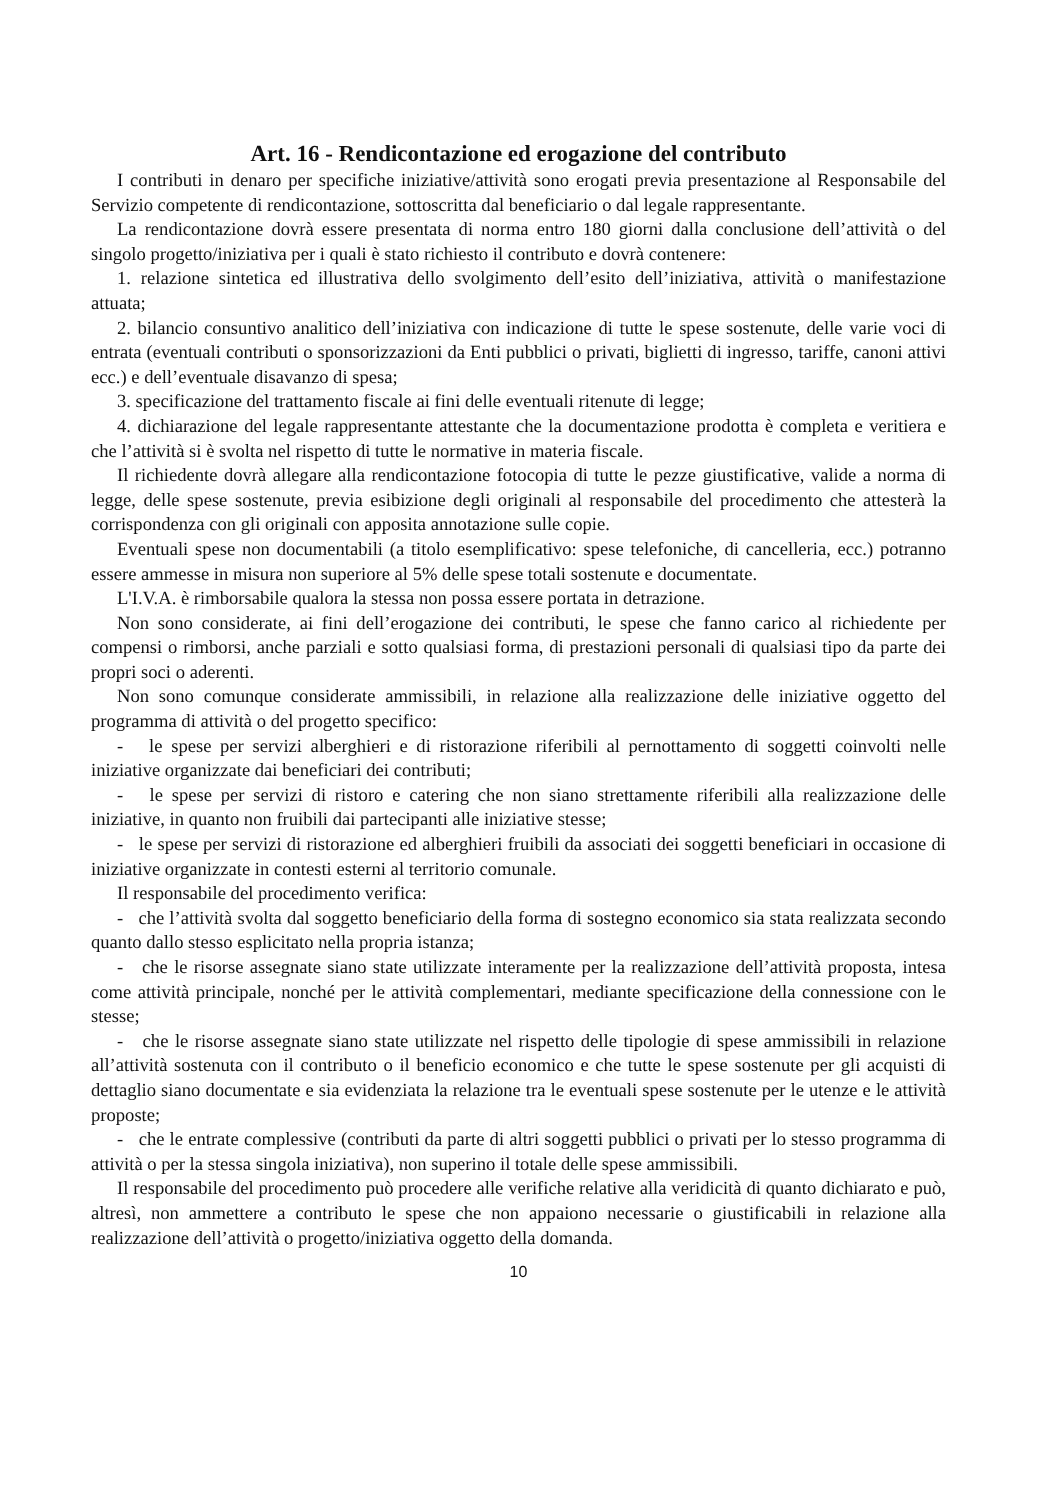Art. 16 - Rendicontazione ed erogazione del contributo
I contributi in denaro per specifiche iniziative/attività sono erogati previa presentazione al Responsabile del Servizio competente di rendicontazione, sottoscritta dal beneficiario o dal legale rappresentante.
La rendicontazione dovrà essere presentata di norma entro 180 giorni dalla conclusione dell’attività o del singolo progetto/iniziativa per i quali è stato richiesto il contributo e dovrà contenere:
1. relazione sintetica ed illustrativa dello svolgimento dell’esito dell’iniziativa, attività o manifestazione attuata;
2. bilancio consuntivo analitico dell’iniziativa con indicazione di tutte le spese sostenute, delle varie voci di entrata (eventuali contributi o sponsorizzazioni da Enti pubblici o privati, biglietti di ingresso, tariffe, canoni attivi ecc.) e dell’eventuale disavanzo di spesa;
3. specificazione del trattamento fiscale ai fini delle eventuali ritenute di legge;
4. dichiarazione del legale rappresentante attestante che la documentazione prodotta è completa e veritiera e che l’attività si è svolta nel rispetto di tutte le normative in materia fiscale.
Il richiedente dovrà allegare alla rendicontazione fotocopia di tutte le pezze giustificative, valide a norma di legge, delle spese sostenute, previa esibizione degli originali al responsabile del procedimento che attesterà la corrispondenza con gli originali con apposita annotazione sulle copie.
Eventuali spese non documentabili (a titolo esemplificativo: spese telefoniche, di cancelleria, ecc.) potranno essere ammesse in misura non superiore al 5% delle spese totali sostenute e documentate.
L'I.V.A. è rimborsabile qualora la stessa non possa essere portata in detrazione.
Non sono considerate, ai fini dell’erogazione dei contributi, le spese che fanno carico al richiedente per compensi o rimborsi, anche parziali e sotto qualsiasi forma, di prestazioni personali di qualsiasi tipo da parte dei propri soci o aderenti.
Non sono comunque considerate ammissibili, in relazione alla realizzazione delle iniziative oggetto del programma di attività o del progetto specifico:
- le spese per servizi alberghieri e di ristorazione riferibili al pernottamento di soggetti coinvolti nelle iniziative organizzate dai beneficiari dei contributi;
- le spese per servizi di ristoro e catering che non siano strettamente riferibili alla realizzazione delle iniziative, in quanto non fruibili dai partecipanti alle iniziative stesse;
- le spese per servizi di ristorazione ed alberghieri fruibili da associati dei soggetti beneficiari in occasione di iniziative organizzate in contesti esterni al territorio comunale.
Il responsabile del procedimento verifica:
- che l’attività svolta dal soggetto beneficiario della forma di sostegno economico sia stata realizzata secondo quanto dallo stesso esplicitato nella propria istanza;
- che le risorse assegnate siano state utilizzate interamente per la realizzazione dell’attività proposta, intesa come attività principale, nonché per le attività complementari, mediante specificazione della connessione con le stesse;
- che le risorse assegnate siano state utilizzate nel rispetto delle tipologie di spese ammissibili in relazione all’attività sostenuta con il contributo o il beneficio economico e che tutte le spese sostenute per gli acquisti di dettaglio siano documentate e sia evidenziata la relazione tra le eventuali spese sostenute per le utenze e le attività proposte;
- che le entrate complessive (contributi da parte di altri soggetti pubblici o privati per lo stesso programma di attività o per la stessa singola iniziativa), non superino il totale delle spese ammissibili.
Il responsabile del procedimento può procedere alle verifiche relative alla veridicità di quanto dichiarato e può, altresì, non ammettere a contributo le spese che non appaiono necessarie o giustificabili in relazione alla realizzazione dell’attività o progetto/iniziativa oggetto della domanda.
10